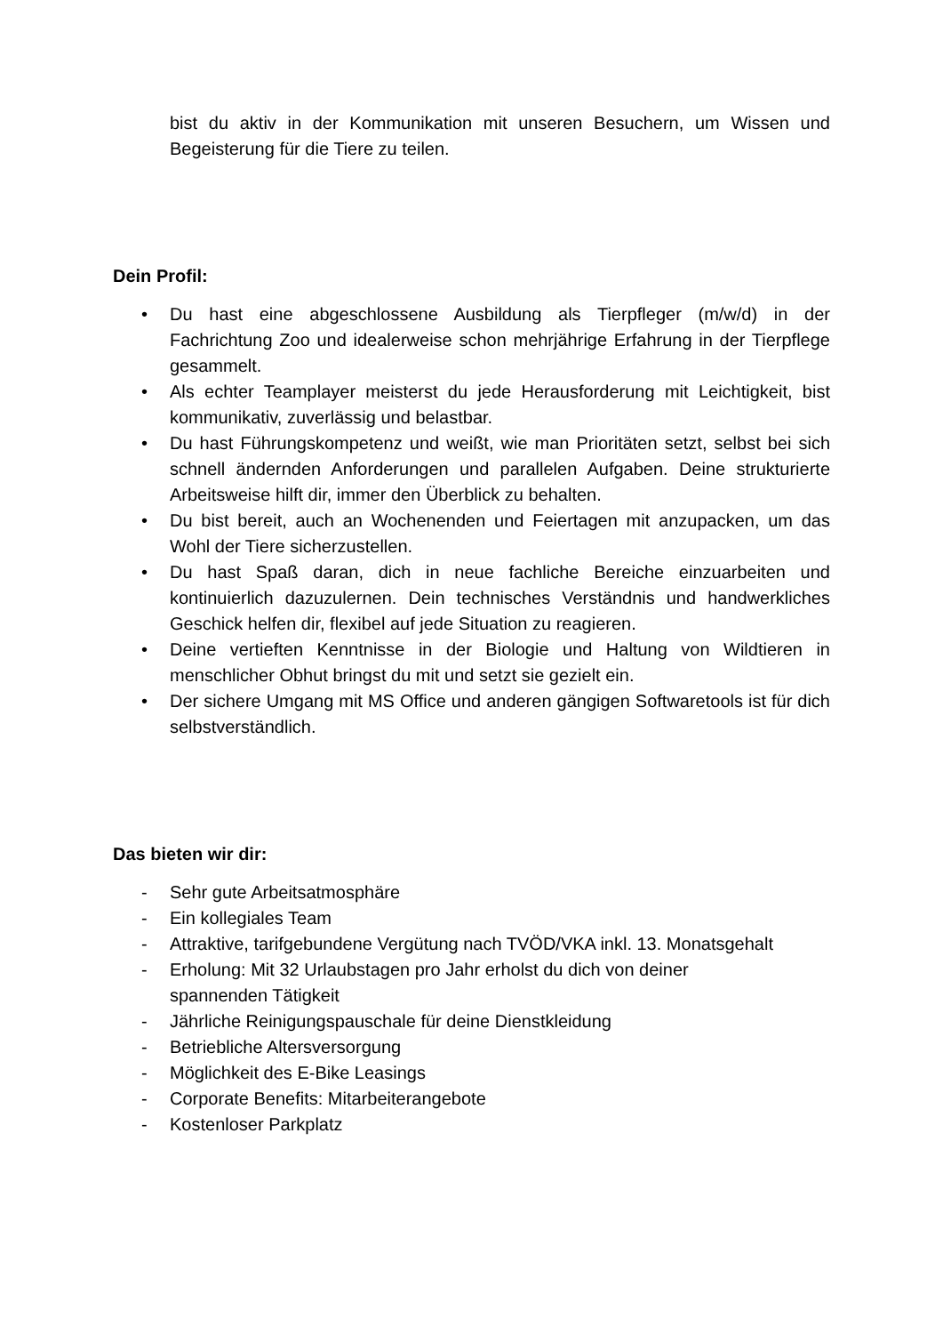bist du aktiv in der Kommunikation mit unseren Besuchern, um Wissen und Begeisterung für die Tiere zu teilen.
Dein Profil:
• Du hast eine abgeschlossene Ausbildung als Tierpfleger (m/w/d) in der Fachrichtung Zoo und idealerweise schon mehrjährige Erfahrung in der Tierpflege gesammelt.
• Als echter Teamplayer meisterst du jede Herausforderung mit Leichtigkeit, bist kommunikativ, zuverlässig und belastbar.
• Du hast Führungskompetenz und weißt, wie man Prioritäten setzt, selbst bei sich schnell ändernden Anforderungen und parallelen Aufgaben. Deine strukturierte Arbeitsweise hilft dir, immer den Überblick zu behalten.
• Du bist bereit, auch an Wochenenden und Feiertagen mit anzupacken, um das Wohl der Tiere sicherzustellen.
• Du hast Spaß daran, dich in neue fachliche Bereiche einzuarbeiten und kontinuierlich dazuzulernen. Dein technisches Verständnis und handwerkliches Geschick helfen dir, flexibel auf jede Situation zu reagieren.
• Deine vertieften Kenntnisse in der Biologie und Haltung von Wildtieren in menschlicher Obhut bringst du mit und setzt sie gezielt ein.
• Der sichere Umgang mit MS Office und anderen gängigen Softwaretools ist für dich selbstverständlich.
Das bieten wir dir:
- Sehr gute Arbeitsatmosphäre
- Ein kollegiales Team
- Attraktive, tarifgebundene Vergütung nach TVÖD/VKA inkl. 13. Monatsgehalt
- Erholung: Mit 32 Urlaubstagen pro Jahr erholst du dich von deiner
spannenden Tätigkeit
- Jährliche Reinigungspauschale für deine Dienstkleidung
- Betriebliche Altersversorgung
- Möglichkeit des E-Bike Leasings
- Corporate Benefits: Mitarbeiterangebote
- Kostenloser Parkplatz